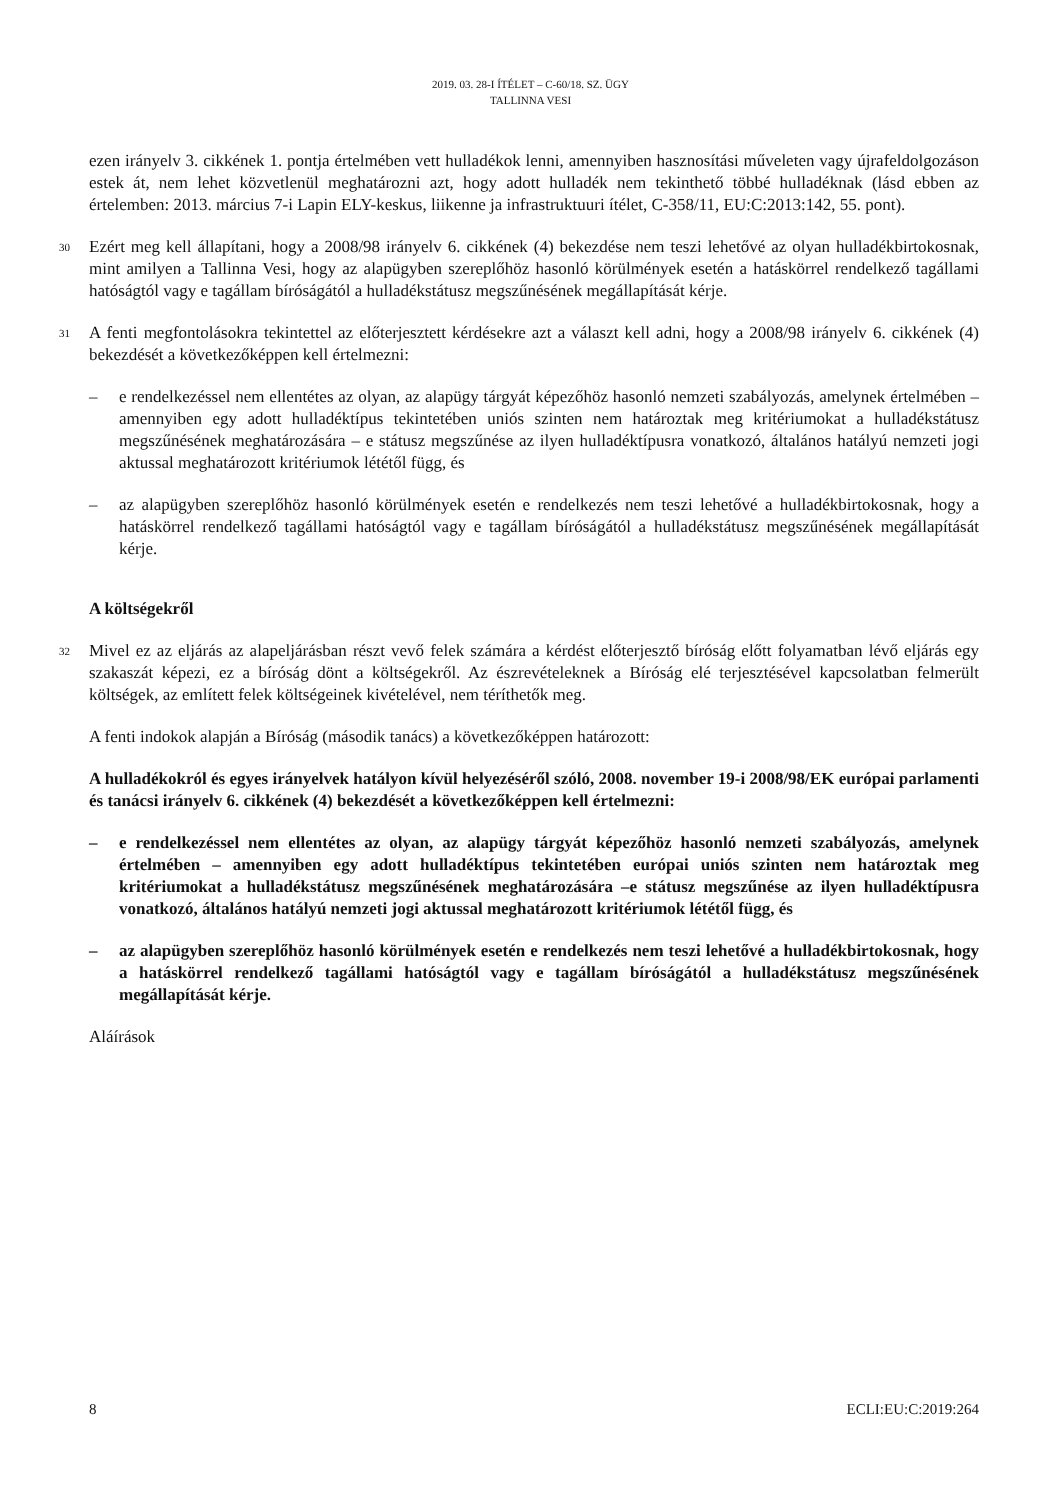2019. 03. 28-I ÍTÉLET – C-60/18. SZ. ÜGY
TALLINNA VESI
ezen irányelv 3. cikkének 1. pontja értelmében vett hulladékok lenni, amennyiben hasznosítási műveleten vagy újrafeldolgozáson estek át, nem lehet közvetlenül meghatározni azt, hogy adott hulladék nem tekinthető többé hulladéknak (lásd ebben az értelemben: 2013. március 7-i Lapin ELY-keskus, liikenne ja infrastruktuuri ítélet, C-358/11, EU:C:2013:142, 55. pont).
30
Ezért meg kell állapítani, hogy a 2008/98 irányelv 6. cikkének (4) bekezdése nem teszi lehetővé az olyan hulladékbirtokosnak, mint amilyen a Tallinna Vesi, hogy az alapügyben szereplőhöz hasonló körülmények esetén a hatáskörrel rendelkező tagállami hatóságtól vagy e tagállam bíróságától a hulladékstátusz megszűnésének megállapítását kérje.
31
A fenti megfontolásokra tekintettel az előterjesztett kérdésekre azt a választ kell adni, hogy a 2008/98 irányelv 6. cikkének (4) bekezdését a következőképpen kell értelmezni:
– e rendelkezéssel nem ellentétes az olyan, az alapügy tárgyát képezőhöz hasonló nemzeti szabályozás, amelynek értelmében – amennyiben egy adott hulladéktípus tekintetében uniós szinten nem határoztak meg kritériumokat a hulladékstátusz megszűnésének meghatározására – e státusz megszűnése az ilyen hulladéktípusra vonatkozó, általános hatályú nemzeti jogi aktussal meghatározott kritériumok lététől függ, és
– az alapügyben szereplőhöz hasonló körülmények esetén e rendelkezés nem teszi lehetővé a hulladékbirtokosnak, hogy a hatáskörrel rendelkező tagállami hatóságtól vagy e tagállam bíróságától a hulladékstátusz megszűnésének megállapítását kérje.
A költségekről
32
Mivel ez az eljárás az alapeljárásban részt vevő felek számára a kérdést előterjesztő bíróság előtt folyamatban lévő eljárás egy szakaszát képezi, ez a bíróság dönt a költségekről. Az észrevételeknek a Bíróság elé terjesztésével kapcsolatban felmerült költségek, az említett felek költségeinek kivételével, nem téríthetők meg.
A fenti indokok alapján a Bíróság (második tanács) a következőképpen határozott:
A hulladékokról és egyes irányelvek hatályon kívül helyezéséről szóló, 2008. november 19-i 2008/98/EK európai parlamenti és tanácsi irányelv 6. cikkének (4) bekezdését a következőképpen kell értelmezni:
– e rendelkezéssel nem ellentétes az olyan, az alapügy tárgyát képezőhöz hasonló nemzeti szabályozás, amelynek értelmében – amennyiben egy adott hulladéktípus tekintetében európai uniós szinten nem határoztak meg kritériumokat a hulladékstátusz megszűnésének meghatározására –e státusz megszűnése az ilyen hulladéktípusra vonatkozó, általános hatályú nemzeti jogi aktussal meghatározott kritériumok lététől függ, és
– az alapügyben szereplőhöz hasonló körülmények esetén e rendelkezés nem teszi lehetővé a hulladékbirtokosnak, hogy a hatáskörrel rendelkező tagállami hatóságtól vagy e tagállam bíróságától a hulladékstátusz megszűnésének megállapítását kérje.
Aláírások
8 ECLI:EU:C:2019:264